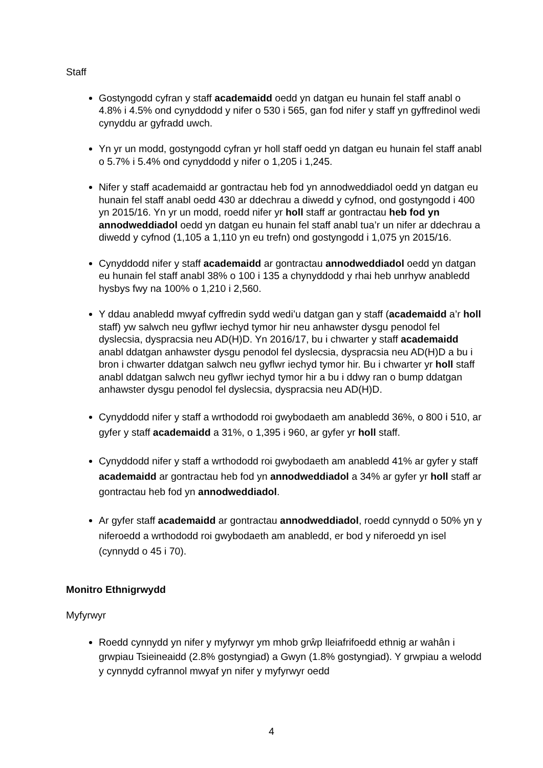Staff
Gostyngodd cyfran y staff academaidd oedd yn datgan eu hunain fel staff anabl o 4.8% i 4.5% ond cynyddodd y nifer o 530 i 565, gan fod nifer y staff yn gyffredinol wedi cynyddu ar gyfradd uwch.
Yn yr un modd, gostyngodd cyfran yr holl staff oedd yn datgan eu hunain fel staff anabl o 5.7% i 5.4% ond cynyddodd y nifer o 1,205 i 1,245.
Nifer y staff academaidd ar gontractau heb fod yn annodweddiadol oedd yn datgan eu hunain fel staff anabl oedd 430 ar ddechrau a diwedd y cyfnod, ond gostyngodd i 400 yn 2015/16. Yn yr un modd, roedd nifer yr holl staff ar gontractau heb fod yn annodweddiadol oedd yn datgan eu hunain fel staff anabl tua’r un nifer ar ddechrau a diwedd y cyfnod (1,105 a 1,110 yn eu trefn) ond gostyngodd i 1,075 yn 2015/16.
Cynyddodd nifer y staff academaidd ar gontractau annodweddiadol oedd yn datgan eu hunain fel staff anabl 38% o 100 i 135 a chynyddodd y rhai heb unrhyw anabledd hysbys fwy na 100% o 1,210 i 2,560.
Y ddau anabledd mwyaf cyffredin sydd wedi’u datgan gan y staff (academaidd a’r holl staff) yw salwch neu gyflwr iechyd tymor hir neu anhawster dysgu penodol fel dyslecsia, dyspracsia neu AD(H)D. Yn 2016/17, bu i chwarter y staff academaidd anabl ddatgan anhawster dysgu penodol fel dyslecsia, dyspracsia neu AD(H)D a bu i bron i chwarter ddatgan salwch neu gyflwr iechyd tymor hir. Bu i chwarter yr holl staff anabl ddatgan salwch neu gyflwr iechyd tymor hir a bu i ddwy ran o bump ddatgan anhawster dysgu penodol fel dyslecsia, dyspracsia neu AD(H)D.
Cynyddodd nifer y staff a wrthododd roi gwybodaeth am anabledd 36%, o 800 i 510, ar gyfer y staff academaidd a 31%, o 1,395 i 960, ar gyfer yr holl staff.
Cynyddodd nifer y staff a wrthododd roi gwybodaeth am anabledd 41% ar gyfer y staff academaidd ar gontractau heb fod yn annodweddiadol a 34% ar gyfer yr holl staff ar gontractau heb fod yn annodweddiadol.
Ar gyfer staff academaidd ar gontractau annodweddiadol, roedd cynnydd o 50% yn y niferoedd a wrthododd roi gwybodaeth am anabledd, er bod y niferoedd yn isel (cynnydd o 45 i 70).
Monitro Ethnigrwydd
Myfyrwyr
Roedd cynnydd yn nifer y myfyrwyr ym mhob grŵp lleiafrifoedd ethnig ar wahân i grwpiau Tsieineaidd (2.8% gostyngiad) a Gwyn (1.8% gostyngiad). Y grwpiau a welodd y cynnydd cyfrannol mwyaf yn nifer y myfyrwyr oedd
4